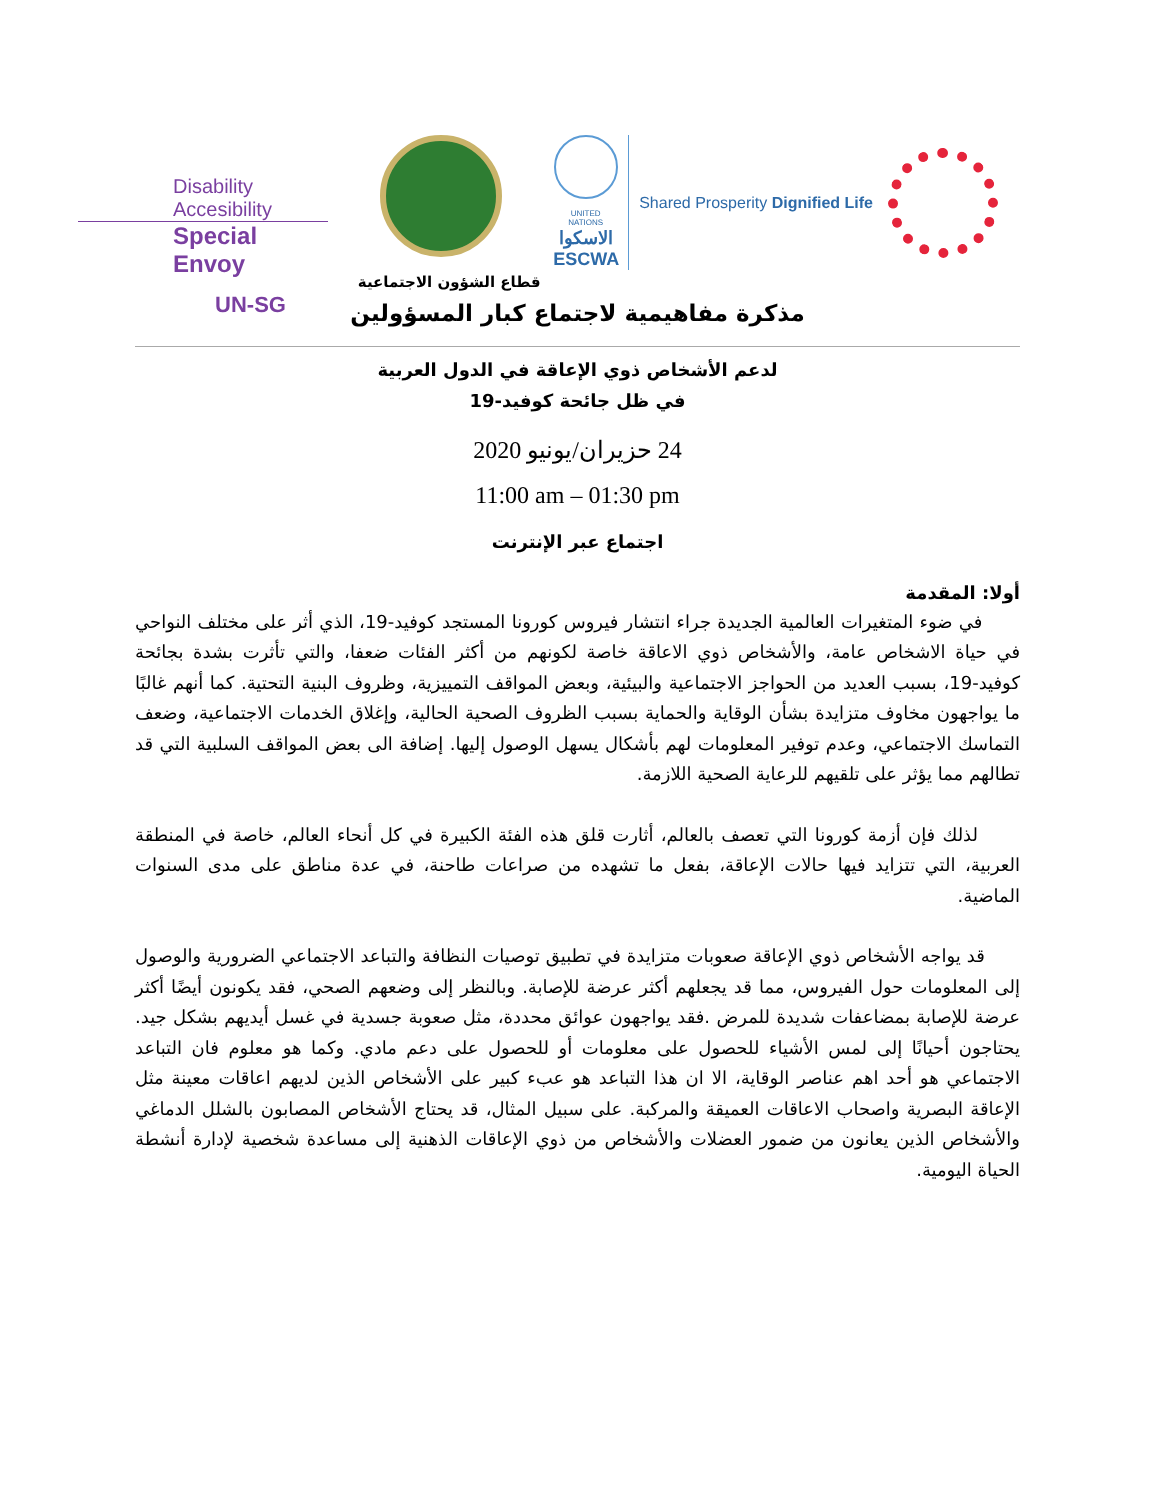Disability Accesibility
Special Envoy
UN-SG
قطاع الشؤون الاجتماعية
UNITED NATIONS
الاسكوا
ESCWA
Shared Prosperity Dignified Life
مذكرة مفاهيمية لاجتماع كبار المسؤولين
لدعم الأشخاص ذوي الإعاقة في الدول العربية
في ظل جائحة كوفيد-19
24 حزيران/يونيو 2020
11:00 am – 01:30 pm
اجتماع عبر الإنترنت
أولا: المقدمة
في ضوء المتغيرات العالمية الجديدة جراء انتشار فيروس كورونا المستجد كوفيد-19، الذي أثر على مختلف النواحي في حياة الاشخاص عامة، والأشخاص ذوي الاعاقة خاصة لكونهم من أكثر الفئات ضعفا، والتي تأثرت بشدة بجائحة كوفيد-19، بسبب العديد من الحواجز الاجتماعية والبيئية، وبعض المواقف التمييزية، وظروف البنية التحتية. كما أنهم غالبًا ما يواجهون مخاوف متزايدة بشأن الوقاية والحماية بسبب الظروف الصحية الحالية، وإغلاق الخدمات الاجتماعية، وضعف التماسك الاجتماعي، وعدم توفير المعلومات لهم بأشكال يسهل الوصول إليها. إضافة الى بعض المواقف السلبية التي قد تطالهم مما يؤثر على تلقيهم للرعاية الصحية اللازمة.
لذلك فإن أزمة كورونا التي تعصف بالعالم، أثارت قلق هذه الفئة الكبيرة في كل أنحاء العالم، خاصة في المنطقة العربية، التي تتزايد فيها حالات الإعاقة، بفعل ما تشهده من صراعات طاحنة، في عدة مناطق على مدى السنوات الماضية.
قد يواجه الأشخاص ذوي الإعاقة صعوبات متزايدة في تطبيق توصيات النظافة والتباعد الاجتماعي الضرورية والوصول إلى المعلومات حول الفيروس، مما قد يجعلهم أكثر عرضة للإصابة. وبالنظر إلى وضعهم الصحي، فقد يكونون أيضًا أكثر عرضة للإصابة بمضاعفات شديدة للمرض .فقد يواجهون عوائق محددة، مثل صعوبة جسدية في غسل أيديهم بشكل جيد. يحتاجون أحيانًا إلى لمس الأشياء للحصول على معلومات أو للحصول على دعم مادي. وكما هو معلوم فان التباعد الاجتماعي هو أحد اهم عناصر الوقاية، الا ان هذا التباعد هو عبء كبير على الأشخاص الذين لديهم اعاقات معينة مثل الإعاقة البصرية واصحاب الاعاقات العميقة والمركبة. على سبيل المثال، قد يحتاج الأشخاص المصابون بالشلل الدماغي والأشخاص الذين يعانون من ضمور العضلات والأشخاص من ذوي الإعاقات الذهنية إلى مساعدة شخصية لإدارة أنشطة الحياة اليومية.